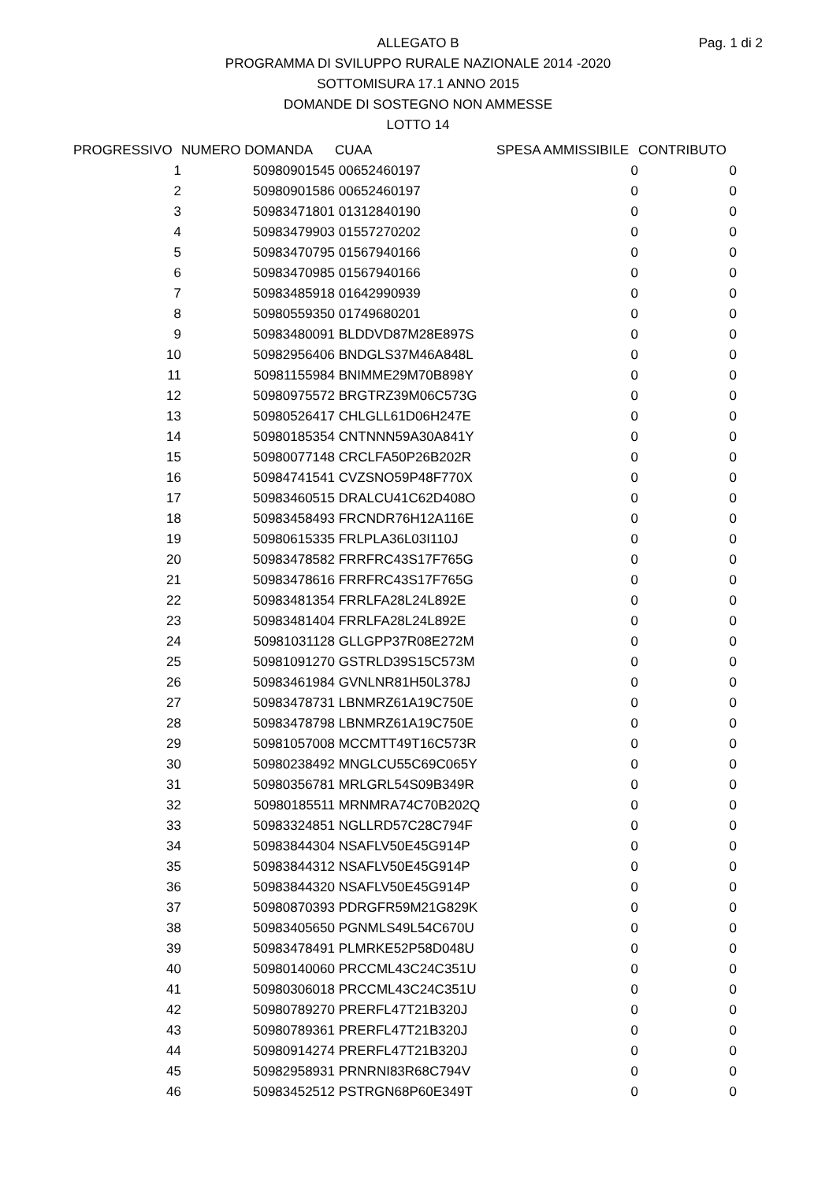Pag. 1 di 2
ALLEGATO B
PROGRAMMA DI SVILUPPO RURALE NAZIONALE 2014 -2020
SOTTOMISURA 17.1 ANNO 2015
DOMANDE DI SOSTEGNO NON AMMESSE
LOTTO 14
| PROGRESSIVO | NUMERO DOMANDA | CUAA | SPESA AMMISSIBILE | CONTRIBUTO |
| --- | --- | --- | --- | --- |
| 1 | 50980901545 | 00652460197 | 0 | 0 |
| 2 | 50980901586 | 00652460197 | 0 | 0 |
| 3 | 50983471801 | 01312840190 | 0 | 0 |
| 4 | 50983479903 | 01557270202 | 0 | 0 |
| 5 | 50983470795 | 01567940166 | 0 | 0 |
| 6 | 50983470985 | 01567940166 | 0 | 0 |
| 7 | 50983485918 | 01642990939 | 0 | 0 |
| 8 | 50980559350 | 01749680201 | 0 | 0 |
| 9 | 50983480091 | BLDDVD87M28E897S | 0 | 0 |
| 10 | 50982956406 | BNDGLS37M46A848L | 0 | 0 |
| 11 | 50981155984 | BNIMME29M70B898Y | 0 | 0 |
| 12 | 50980975572 | BRGTRZ39M06C573G | 0 | 0 |
| 13 | 50980526417 | CHLGLL61D06H247E | 0 | 0 |
| 14 | 50980185354 | CNTNNN59A30A841Y | 0 | 0 |
| 15 | 50980077148 | CRCLFA50P26B202R | 0 | 0 |
| 16 | 50984741541 | CVZSNO59P48F770X | 0 | 0 |
| 17 | 50983460515 | DRALCU41C62D408O | 0 | 0 |
| 18 | 50983458493 | FRCNDR76H12A116E | 0 | 0 |
| 19 | 50980615335 | FRLPLA36L03I110J | 0 | 0 |
| 20 | 50983478582 | FRRFRC43S17F765G | 0 | 0 |
| 21 | 50983478616 | FRRFRC43S17F765G | 0 | 0 |
| 22 | 50983481354 | FRRLFA28L24L892E | 0 | 0 |
| 23 | 50983481404 | FRRLFA28L24L892E | 0 | 0 |
| 24 | 50981031128 | GLLGPP37R08E272M | 0 | 0 |
| 25 | 50981091270 | GSTRLD39S15C573M | 0 | 0 |
| 26 | 50983461984 | GVNLNR81H50L378J | 0 | 0 |
| 27 | 50983478731 | LBNMRZ61A19C750E | 0 | 0 |
| 28 | 50983478798 | LBNMRZ61A19C750E | 0 | 0 |
| 29 | 50981057008 | MCCMTT49T16C573R | 0 | 0 |
| 30 | 50980238492 | MNGLCU55C69C065Y | 0 | 0 |
| 31 | 50980356781 | MRLGRL54S09B349R | 0 | 0 |
| 32 | 50980185511 | MRNMRA74C70B202Q | 0 | 0 |
| 33 | 50983324851 | NGLLRD57C28C794F | 0 | 0 |
| 34 | 50983844304 | NSAFLV50E45G914P | 0 | 0 |
| 35 | 50983844312 | NSAFLV50E45G914P | 0 | 0 |
| 36 | 50983844320 | NSAFLV50E45G914P | 0 | 0 |
| 37 | 50980870393 | PDRGFR59M21G829K | 0 | 0 |
| 38 | 50983405650 | PGNMLS49L54C670U | 0 | 0 |
| 39 | 50983478491 | PLMRKE52P58D048U | 0 | 0 |
| 40 | 50980140060 | PRCCML43C24C351U | 0 | 0 |
| 41 | 50980306018 | PRCCML43C24C351U | 0 | 0 |
| 42 | 50980789270 | PRERFL47T21B320J | 0 | 0 |
| 43 | 50980789361 | PRERFL47T21B320J | 0 | 0 |
| 44 | 50980914274 | PRERFL47T21B320J | 0 | 0 |
| 45 | 50982958931 | PRNRNI83R68C794V | 0 | 0 |
| 46 | 50983452512 | PSTRGN68P60E349T | 0 | 0 |